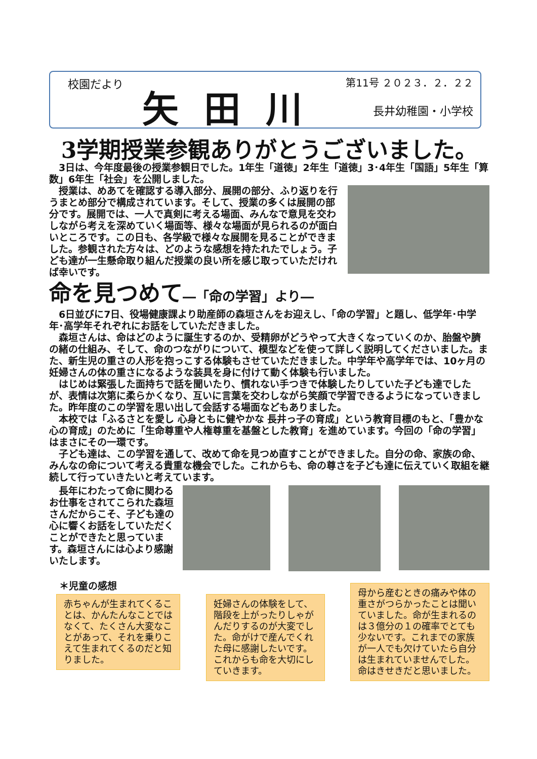校園だより
矢田川
第11号 ２０２３．２．２２
長井幼稚園・小学校
3学期授業参観ありがとうございました。
　3日は、今年度最後の授業参観日でした。1年生「道徳」2年生「道徳」3･4年生「国語」5年生「算数」6年生「社会」を公開しました。
　授業は、めあてを確認する導入部分、展開の部分、ふり返りを行うまとめ部分で構成されています。そして、授業の多くは展開の部分です。展開では、一人で真剣に考える場面、みんなで意見を交わしながら考えを深めていく場面等、様々な場面が見られるのが面白いところです。この日も、各学級で様々な展開を見ることができました。参観された方々は、どのような感想を持たれたでしょう。子ども達が一生懸命取り組んだ授業の良い所を感じ取っていただければ幸いです。
命を見つめて―「命の学習」より―
　6日並びに7日、役場健康課より助産師の森垣さんをお迎えし、「命の学習」と題し、低学年･中学年･高学年それぞれにお話をしていただきました。
　森垣さんは、命はどのように誕生するのか、受精卵がどうやって大きくなっていくのか、胎盤や臍の緒の仕組み、そして、命のつながりについて、模型などを使って詳しく説明してくださいました。また、新生児の重さの人形を抱っこする体験もさせていただきました。中学年や高学年では、10ヶ月の妊婦さんの体の重さになるような装具を身に付けて動く体験も行いました。
　はじめは緊張した面持ちで話を聞いたり、慣れない手つきで体験したりしていた子ども達でしたが、表情は次第に柔らかくなり、互いに言葉を交わしながら笑顔で学習できるようになっていきました。昨年度のこの学習を思い出して会話する場面などもありました。
　本校では「ふるさとを愛し 心身ともに健やかな 長井っ子の育成」という教育目標のもと、「豊かな心の育成」のために「生命尊重や人権尊重を基盤とした教育」を進めています。今回の「命の学習」はまさにその一環です。
　子ども達は、この学習を通して、改めて命を見つめ直すことができました。自分の命、家族の命、みんなの命について考える貴重な機会でした。これからも、命の尊さを子ども達に伝えていく取組を継続して行っていきたいと考えています。
　長年にわたって命に関わるお仕事をされてこられた森垣さんだからこそ、子ども達の心に響くお話をしていただくことができたと思っています。森垣さんには心より感謝いたします。
＊児童の感想
赤ちゃんが生まれてくることは、かんたんなことではなくて、たくさん大変なことがあって、それを乗りこえて生まれてくるのだと知りました。
妊婦さんの体験をして、階段を上がったりしゃがんだりするのが大変でした。命がけで産んでくれた母に感謝したいです。これからも命を大切にしていきます。
母から産むときの痛みや体の重さがつらかったことは聞いていました。命が生まれるのは３億分の１の確率でとても少ないです。これまでの家族が一人でも欠けていたら自分は生まれていませんでした。命はきせきだと思いました。